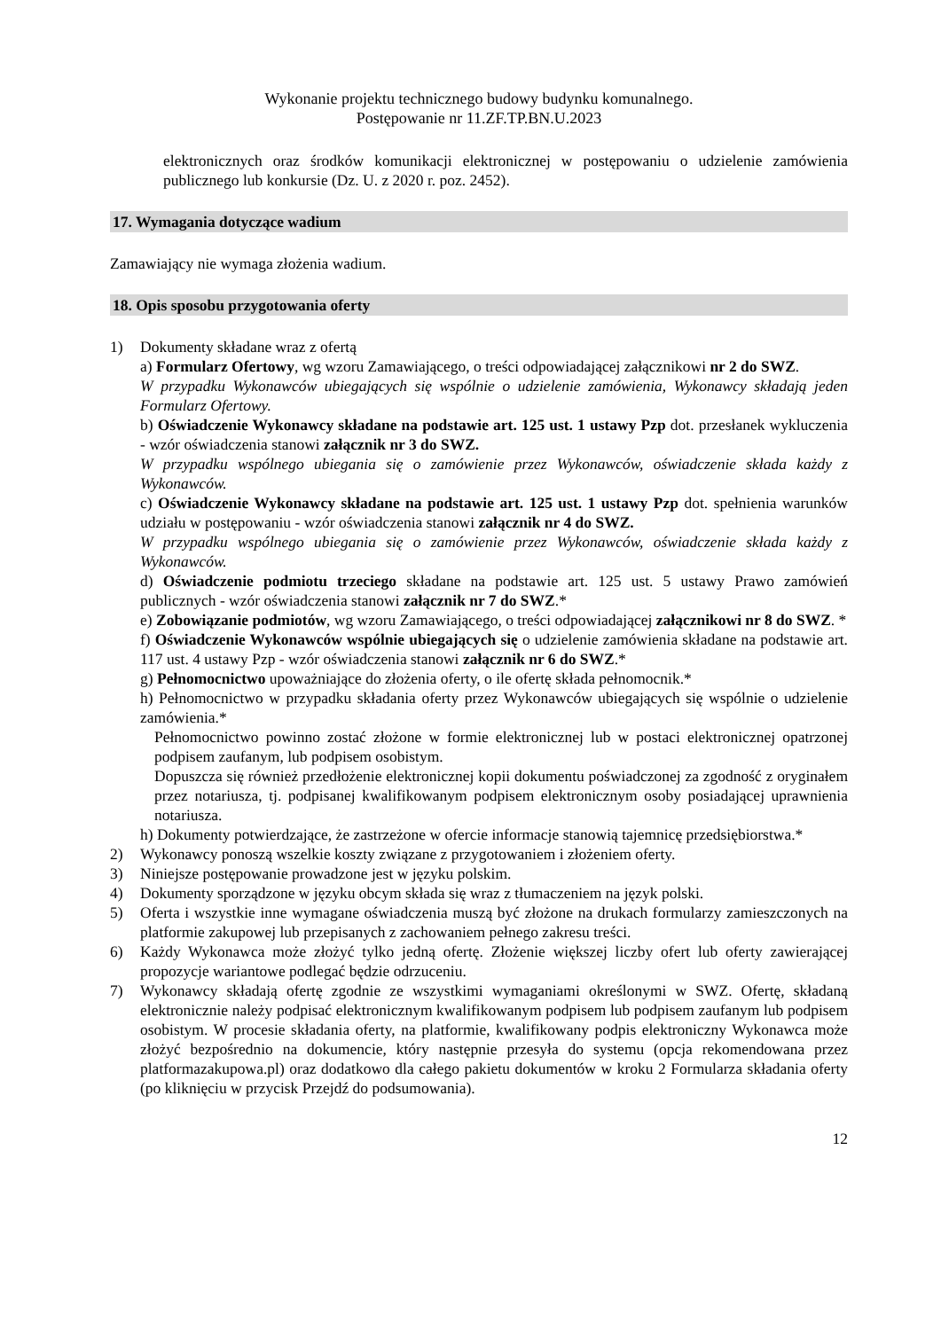Wykonanie projektu technicznego budowy budynku komunalnego.
Postępowanie nr 11.ZF.TP.BN.U.2023
elektronicznych oraz środków komunikacji elektronicznej w postępowaniu o udzielenie zamówienia publicznego lub konkursie (Dz. U. z 2020 r. poz. 2452).
17. Wymagania dotyczące wadium
Zamawiający nie wymaga złożenia wadium.
18. Opis sposobu przygotowania oferty
1) Dokumenty składane wraz z ofertą
a) Formularz Ofertowy, wg wzoru Zamawiającego, o treści odpowiadającej załącznikowi nr 2 do SWZ.
W przypadku Wykonawców ubiegających się wspólnie o udzielenie zamówienia, Wykonawcy składają jeden Formularz Ofertowy.
b) Oświadczenie Wykonawcy składane na podstawie art. 125 ust. 1 ustawy Pzp dot. przesłanek wykluczenia - wzór oświadczenia stanowi załącznik nr 3 do SWZ.
W przypadku wspólnego ubiegania się o zamówienie przez Wykonawców, oświadczenie składa każdy z Wykonawców.
c) Oświadczenie Wykonawcy składane na podstawie art. 125 ust. 1 ustawy Pzp dot. spełnienia warunków udziału w postępowaniu - wzór oświadczenia stanowi załącznik nr 4 do SWZ.
W przypadku wspólnego ubiegania się o zamówienie przez Wykonawców, oświadczenie składa każdy z Wykonawców.
d) Oświadczenie podmiotu trzeciego składane na podstawie art. 125 ust. 5 ustawy Prawo zamówień publicznych - wzór oświadczenia stanowi załącznik nr 7 do SWZ.*
e) Zobowiązanie podmiotów, wg wzoru Zamawiającego, o treści odpowiadającej załącznikowi nr 8 do SWZ. *
f) Oświadczenie Wykonawców wspólnie ubiegających się o udzielenie zamówienia składane na podstawie art. 117 ust. 4 ustawy Pzp - wzór oświadczenia stanowi załącznik nr 6 do SWZ.*
g) Pełnomocnictwo upoważniające do złożenia oferty, o ile ofertę składa pełnomocnik.*
h) Pełnomocnictwo w przypadku składania oferty przez Wykonawców ubiegających się wspólnie o udzielenie zamówienia.*
Pełnomocnictwo powinno zostać złożone w formie elektronicznej lub w postaci elektronicznej opatrzonej podpisem zaufanym, lub podpisem osobistym.
Dopuszcza się również przedłożenie elektronicznej kopii dokumentu poświadczonej za zgodność z oryginałem przez notariusza, tj. podpisanej kwalifikowanym podpisem elektronicznym osoby posiadającej uprawnienia notariusza.
h) Dokumenty potwierdzające, że zastrzeżone w ofercie informacje stanowią tajemnicę przedsiębiorstwa.*
2) Wykonawcy ponoszą wszelkie koszty związane z przygotowaniem i złożeniem oferty.
3) Niniejsze postępowanie prowadzone jest w języku polskim.
4) Dokumenty sporządzone w języku obcym składa się wraz z tłumaczeniem na język polski.
5) Oferta i wszystkie inne wymagane oświadczenia muszą być złożone na drukach formularzy zamieszczonych na platformie zakupowej lub przepisanych z zachowaniem pełnego zakresu treści.
6) Każdy Wykonawca może złożyć tylko jedną ofertę. Złożenie większej liczby ofert lub oferty zawierającej propozycje wariantowe podlegać będzie odrzuceniu.
7) Wykonawcy składają ofertę zgodnie ze wszystkimi wymaganiami określonymi w SWZ. Ofertę, składaną elektronicznie należy podpisać elektronicznym kwalifikowanym podpisem lub podpisem zaufanym lub podpisem osobistym. W procesie składania oferty, na platformie, kwalifikowany podpis elektroniczny Wykonawca może złożyć bezpośrednio na dokumencie, który następnie przesyła do systemu (opcja rekomendowana przez platformazakupowa.pl) oraz dodatkowo dla całego pakietu dokumentów w kroku 2 Formularza składania oferty (po kliknięciu w przycisk Przejdź do podsumowania).
12